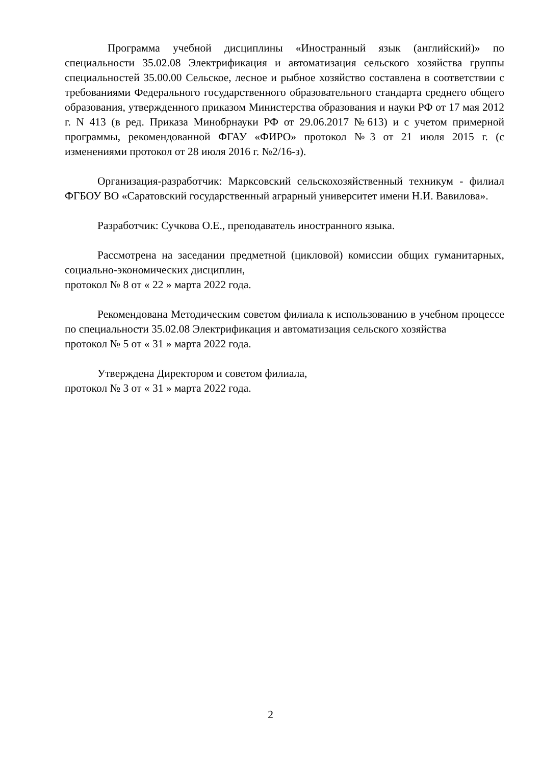Программа учебной дисциплины «Иностранный язык (английский)» по специальности 35.02.08 Электрификация и автоматизация сельского хозяйства группы специальностей 35.00.00 Сельское, лесное и рыбное хозяйство составлена в соответствии с требованиями Федерального государственного образовательного стандарта среднего общего образования, утвержденного приказом Министерства образования и науки РФ от 17 мая 2012 г. N 413 (в ред. Приказа Минобрнауки РФ от 29.06.2017 №613) и с учетом примерной программы, рекомендованной ФГАУ «ФИРО» протокол №3 от 21 июля 2015 г. (с изменениями протокол от 28 июля 2016 г. №2/16-з).
Организация-разработчик: Марксовский сельскохозяйственный техникум - филиал ФГБОУ ВО «Саратовский государственный аграрный университет имени Н.И. Вавилова».
Разработчик: Сучкова О.Е., преподаватель иностранного языка.
Рассмотрена на заседании предметной (цикловой) комиссии общих гуманитарных, социально-экономических дисциплин,
протокол № 8 от « 22 » марта 2022 года.
Рекомендована Методическим советом филиала к использованию в учебном процессе по специальности 35.02.08 Электрификация и автоматизация сельского хозяйства
протокол № 5 от « 31 » марта 2022 года.
Утверждена Директором и советом филиала,
протокол № 3 от « 31 » марта 2022 года.
2